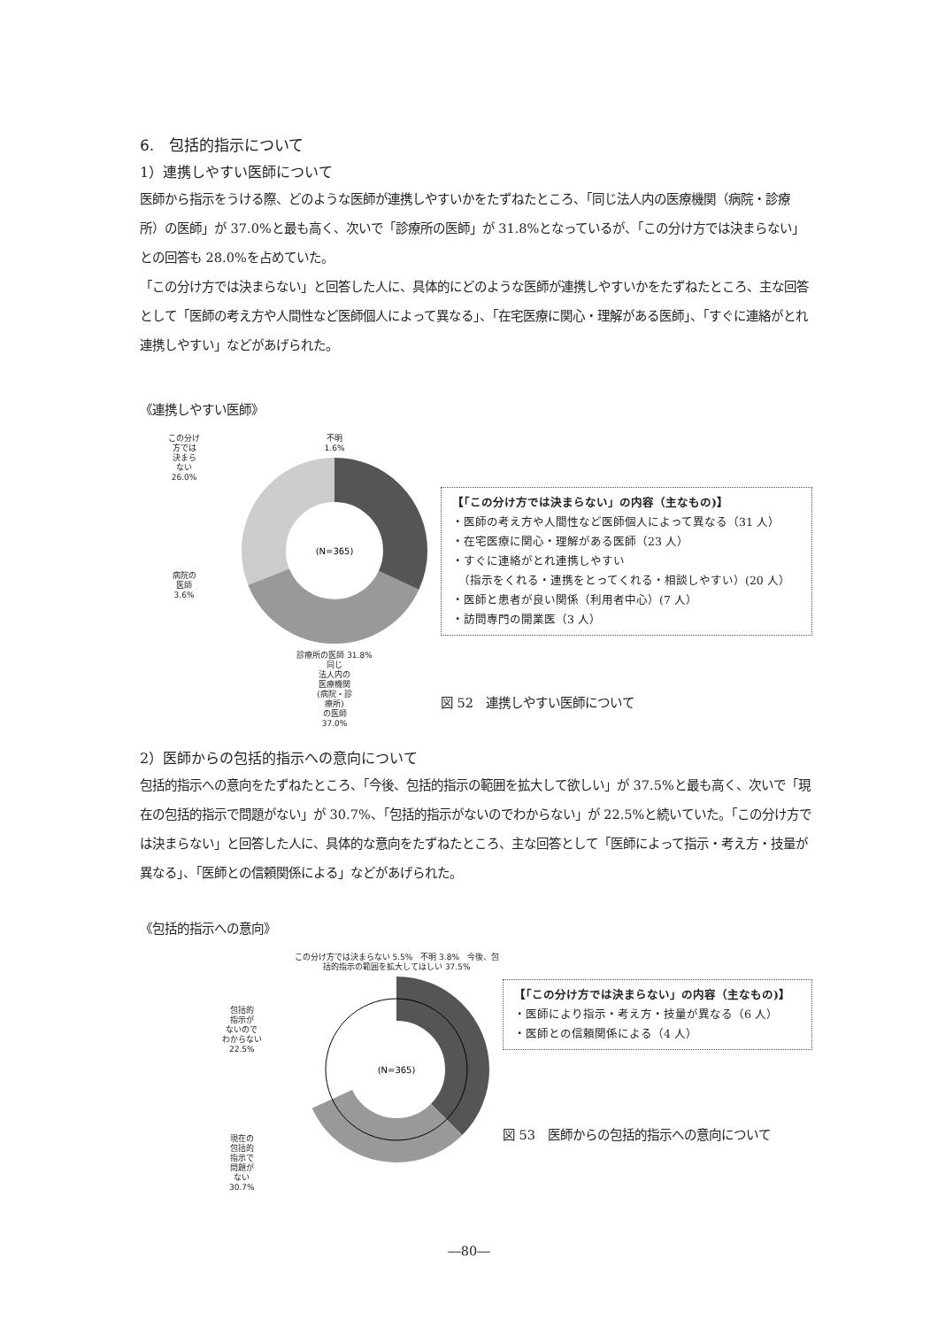6.　包括的指示について
1）連携しやすい医師について
医師から指示をうける際、どのような医師が連携しやすいかをたずねたところ、「同じ法人内の医療機関（病院・診療所）の医師」が 37.0%と最も高く、次いで「診療所の医師」が 31.8%となっているが、「この分け方では決まらない」との回答も 28.0%を占めていた。
「この分け方では決まらない」と回答した人に、具体的にどのような医師が連携しやすいかをたずねたところ、主な回答として「医師の考え方や人間性など医師個人によって異なる」、「在宅医療に関心・理解がある医師」、「すぐに連絡がとれ連携しやすい」などがあげられた。
《連携しやすい医師》
この分け
方では
決まら
ない
26.0%
病院の
医師
3.6%
不明
1.6%
(N=365)
診療所の医師 31.8%
同じ
法人内の
医療機関
(病院・診
療所)
の医師
37.0%
【「この分け方では決まらない」の内容（主なもの)】
・医師の考え方や人間性など医師個人によって異なる（31 人）
・在宅医療に関心・理解がある医師（23 人）
・すぐに連絡がとれ連携しやすい
　（指示をくれる・連携をとってくれる・相談しやすい）(20 人）
・医師と患者が良い関係（利用者中心）(7 人）
・訪問専門の開業医（3 人）
図 52　連携しやすい医師について
2）医師からの包括的指示への意向について
包括的指示への意向をたずねたところ、「今後、包括的指示の範囲を拡大して欲しい」が 37.5%と最も高く、次いで「現在の包括的指示で問題がない」が 30.7%、「包括的指示がないのでわからない」が 22.5%と続いていた。「この分け方では決まらない」と回答した人に、具体的な意向をたずねたところ、主な回答として「医師によって指示・考え方・技量が異なる」、「医師との信頼関係による」などがあげられた。
《包括的指示への意向》
包括的
指示が
ないので
わからない
22.5%
現在の
包括的
指示で
問題が
ない
30.7%
この分け方では決まらない 5.5%　不明 3.8%　今後、包括的指示の範囲を拡大してほしい 37.5%
(N=365)
【「この分け方では決まらない」の内容（主なもの)】
・医師により指示・考え方・技量が異なる（6 人）
・医師との信頼関係による（4 人）
図 53　医師からの包括的指示への意向について
―80―